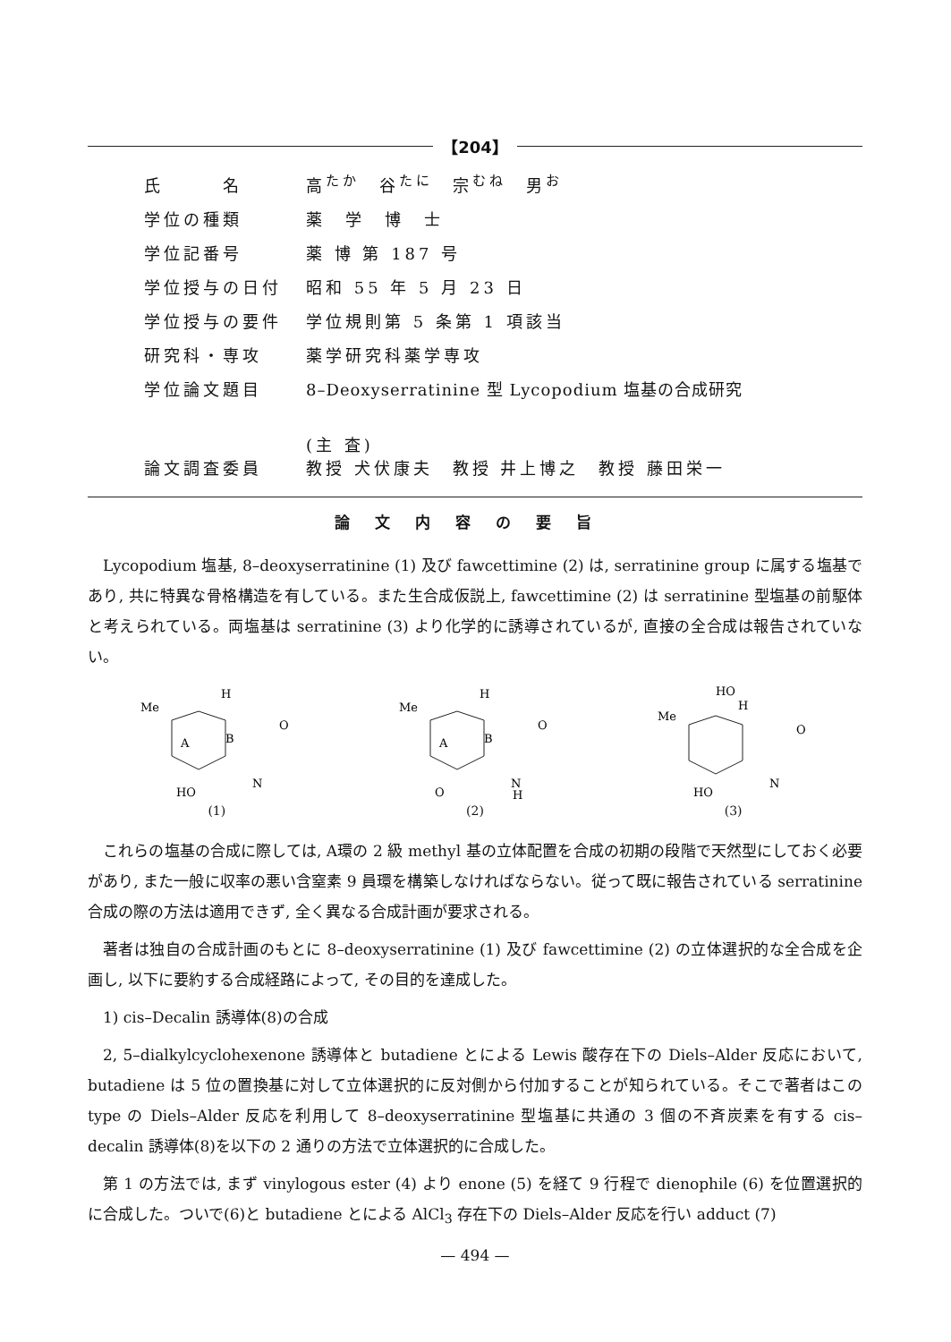【204】
| 氏 名 | 高<sup>たか</sup> 谷<sup>たに</sup> 宗<sup>むね</sup> 男<sup>お</sup> |
| 学位の種類 | 薬 学 博 士 |
| 学位記番号 | 薬 博 第 187 号 |
| 学位授与の日付 | 昭和 55 年 5 月 23 日 |
| 学位授与の要件 | 学位規則第 5 条第 1 項該当 |
| 研究科・専攻 | 薬学研究科薬学専攻 |
| 学位論文題目 | 8–Deoxyserratinine 型 Lycopodium 塩基の合成研究 |
| 論文調査委員 | (主 査) 教授 犬伏康夫 教授 井上博之 教授 藤田栄一 |
論文内容の要旨
Lycopodium 塩基, 8–deoxyserratinine (1) 及び fawcettimine (2) は, serratinine group に属する塩基であり, 共に特異な骨格構造を有している。また生合成仮説上, fawcettimine (2) は serratinine 型塩基の前駆体と考えられている。両塩基は serratinine (3) より化学的に誘導されているが, 直接の全合成は報告されていない。
Me
H
A
B
O
HO
N
(1)
Me
H
A
B
O
O
N
H
(2)
HO
H
Me
O
HO
N
(3)
これらの塩基の合成に際しては, A環の 2 級 methyl 基の立体配置を合成の初期の段階で天然型にしておく必要があり, また一般に収率の悪い含窒素 9 員環を構築しなければならない。従って既に報告されている serratinine 合成の際の方法は適用できず, 全く異なる合成計画が要求される。
著者は独自の合成計画のもとに 8–deoxyserratinine (1) 及び fawcettimine (2) の立体選択的な全合成を企画し, 以下に要約する合成経路によって, その目的を達成した。
1) cis–Decalin 誘導体(8)の合成
2, 5–dialkylcyclohexenone 誘導体と butadiene とによる Lewis 酸存在下の Diels–Alder 反応において, butadiene は 5 位の置換基に対して立体選択的に反対側から付加することが知られている。そこで著者はこの type の Diels–Alder 反応を利用して 8–deoxyserratinine 型塩基に共通の 3 個の不斉炭素を有する cis–decalin 誘導体(8)を以下の 2 通りの方法で立体選択的に合成した。
第 1 の方法では, まず vinylogous ester (4) より enone (5) を経て 9 行程で dienophile (6) を位置選択的に合成した。ついで(6)と butadiene とによる AlCl<sub>3</sub> 存在下の Diels–Alder 反応を行い adduct (7)
— 494 —